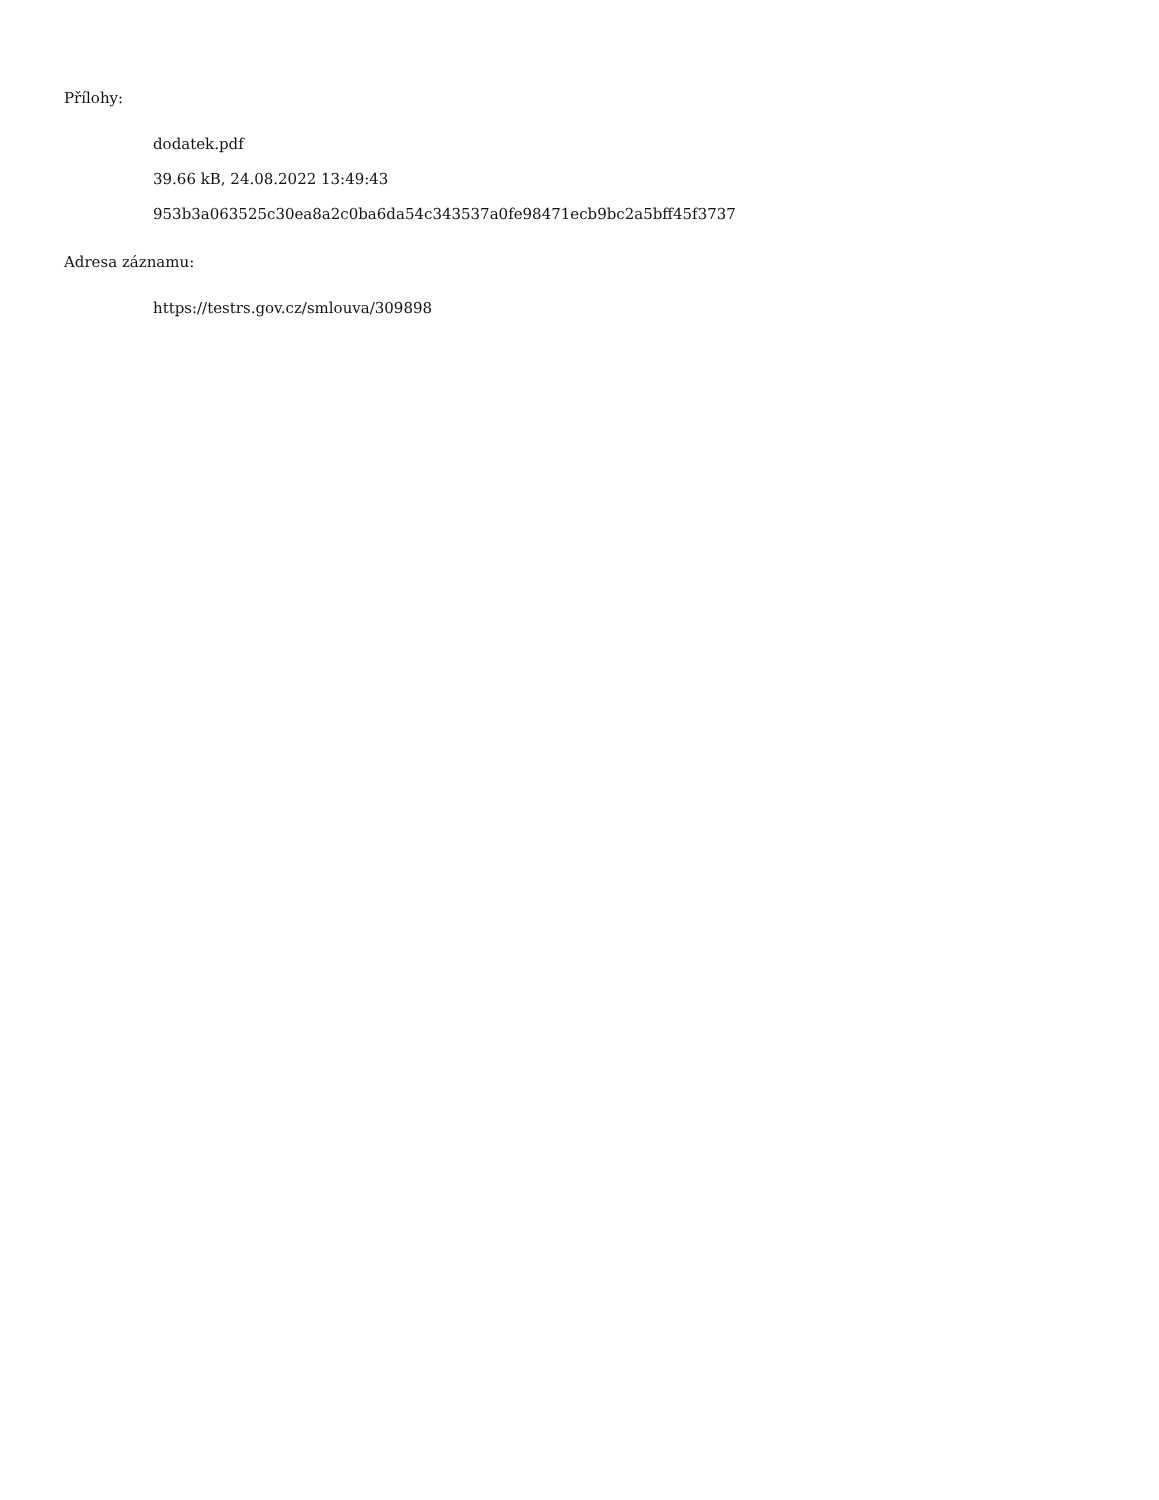Přílohy:
dodatek.pdf
39.66 kB, 24.08.2022 13:49:43
953b3a063525c30ea8a2c0ba6da54c343537a0fe98471ecb9bc2a5bff45f3737
Adresa záznamu:
https://testrs.gov.cz/smlouva/309898